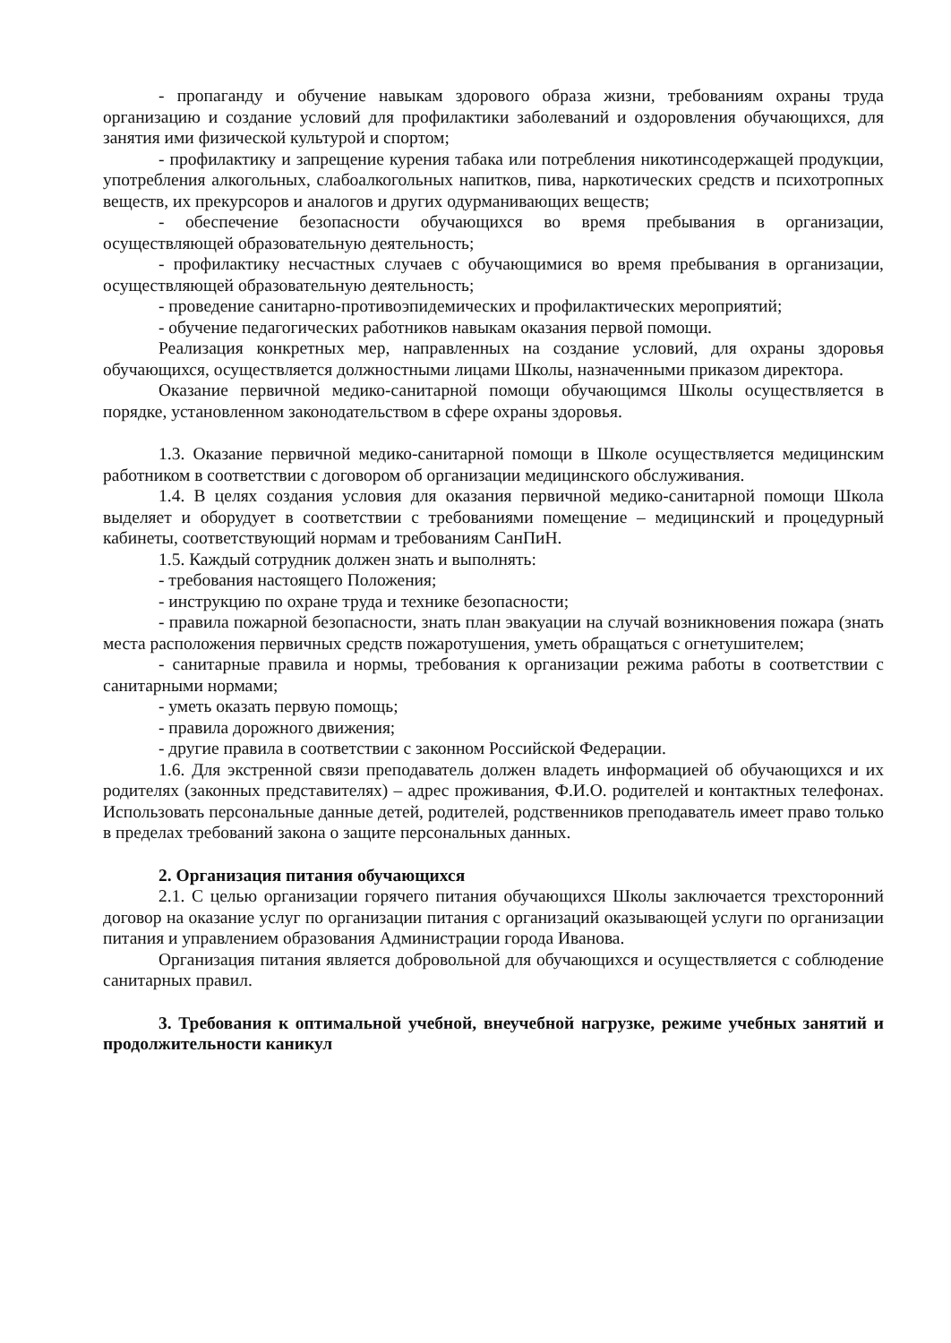- пропаганду и обучение навыкам здорового образа жизни, требованиям охраны труда организацию и создание условий для профилактики заболеваний и оздоровления обучающихся, для занятия ими физической культурой и спортом;
- профилактику и запрещение курения табака или потребления никотинсодержащей продукции, употребления алкогольных, слабоалкогольных напитков, пива, наркотических средств и психотропных веществ, их прекурсоров и аналогов и других одурманивающих веществ;
- обеспечение безопасности обучающихся во время пребывания в организации, осуществляющей образовательную деятельность;
- профилактику несчастных случаев с обучающимися во время пребывания в организации, осуществляющей образовательную деятельность;
- проведение санитарно-противоэпидемических и профилактических мероприятий;
- обучение педагогических работников навыкам оказания первой помощи.
Реализация конкретных мер, направленных на создание условий, для охраны здоровья обучающихся, осуществляется должностными лицами Школы, назначенными приказом директора.
Оказание первичной медико-санитарной помощи обучающимся Школы осуществляется в порядке, установленном законодательством в сфере охраны здоровья.
1.3. Оказание первичной медико-санитарной помощи в Школе осуществляется медицинским работником в соответствии с договором об организации медицинского обслуживания.
1.4. В целях создания условия для оказания первичной медико-санитарной помощи Школа выделяет и оборудует в соответствии с требованиями помещение – медицинский и процедурный кабинеты, соответствующий нормам и требованиям СанПиН.
1.5. Каждый сотрудник должен знать и выполнять:
- требования настоящего Положения;
- инструкцию по охране труда и технике безопасности;
- правила пожарной безопасности, знать план эвакуации на случай возникновения пожара (знать места расположения первичных средств пожаротушения, уметь обращаться с огнетушителем;
- санитарные правила и нормы, требования к организации режима работы в соответствии с санитарными нормами;
- уметь оказать первую помощь;
- правила дорожного движения;
- другие правила в соответствии с законном Российской Федерации.
1.6. Для экстренной связи преподаватель должен владеть информацией об обучающихся и их родителях (законных представителях) – адрес проживания, Ф.И.О. родителей и контактных телефонах. Использовать персональные данные детей, родителей, родственников преподаватель имеет право только в пределах требований закона о защите персональных данных.
2. Организация питания обучающихся
2.1. С целью организации горячего питания обучающихся Школы заключается трехсторонний договор на оказание услуг по организации питания с организаций оказывающей услуги по организации питания и управлением образования Администрации города Иванова.
Организация питания является добровольной для обучающихся и осуществляется с соблюдение санитарных правил.
3. Требования к оптимальной учебной, внеучебной нагрузке, режиме учебных занятий и продолжительности каникул